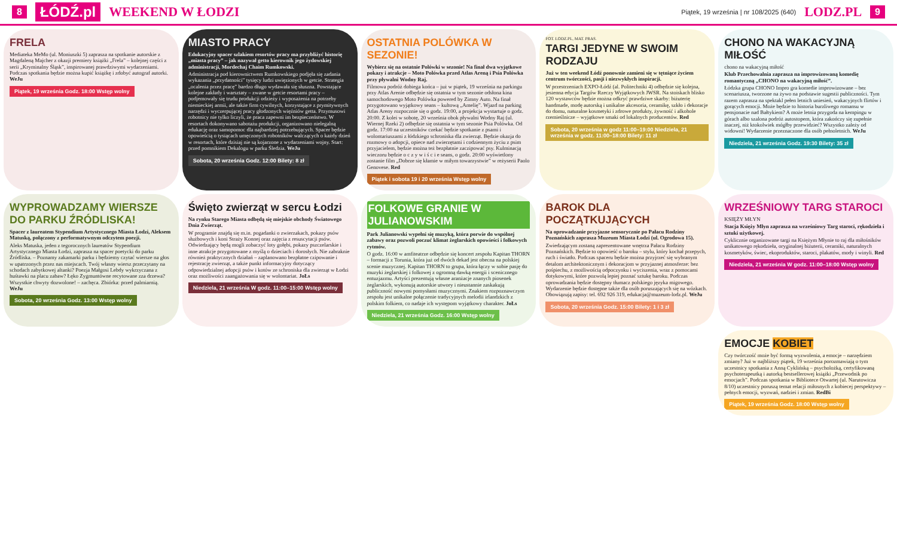8 ŁÓDŹ.pl WEEKEND W ŁODZI Piątek, 19 września | nr 108/2025 (640) LODZ.PL 9
FRELA
Mediateka MeMo (ul. Moniuszki 5) zaprasza na spotkanie autorskie z Magdaleną Majcher z okazji premiery książki „Frela” – kolejnej części z serii „Kryminalny Śląsk”, inspirowanej prawdziwymi wydarzeniami. Podczas spotkania będzie można kupić książkę i zdobyć autograf autorki. WeJu
Piątek, 19 września Godz. 18:00 Wstęp wolny
MIASTO PRACY
Edukacyjny spacer szlakiem resortów pracy ma przybliżyć historię „miasta pracy” – jak nazywał getto kierownik jego żydowskiej administracji, Mordechaj Chaim Rumkowski.
Administracja pod kierownictwem Rumkowskiego podjęła się zadania wykazania „przydatności” tysięcy ludzi uwięzionych w getcie. Strategia „ocalenia przez pracę” bardzo długo wydawała się słuszna. Powstające kolejne zakłady i warsztaty – zwane w getcie resortami pracy – podjemowały się trudu produkcji odzieży i wyposażenia na potrzeby niemieckiej armii, ale także firm cywilnych, korzystające z prymitywnych narzędzi i wyczerpującej pracy głodzonych więźniów getta. Przymusowi robotnicy nie tylko liczyli, że praca zapewni im bezpieczeństwo. W resortach dokonywano sabotażu produkcji, organizowano nielegalną edukację oraz samopomoc dla najbardziej potrzebujących. Spacer będzie opowieścią o tysiącach umęczonych robotników walczących o każdy dzień w resortach, które dzisiaj nie są kojarzone z wydarzeniami wojny. Start: przed pomnikiem Dekalogu w parku Śledzia. WeJu
Sobota, 20 września Godz. 12:00 Bilety: 8 zł
OSTATNIA POLÓWKA W SEZONIE!
Wybierz się na ostatnie Polówki w sezonie! Na finał dwa wyjątkowe pokazy i atrakcje – Moto Polówka przed Atlas Areną i Psia Polówka przy pływalni Wodny Raj.
Filmowa podróż dobiega końca – już w piątek, 19 września na parkingu przy Atlas Arenie odbędzie się ostatnia w tym sezonie odsłona kina samochodowego Moto Polówka powered by Zimny Auto. Na finał przygotowano wyjątkowy seans – kultową „Amelię”. Wjazd na parking Atlas Areny rozpocznie się o godz. 19:00, a projekcja wystartuje o godz. 20:00. Z kolei w sobotę, 20 września obok pływalni Wodny Raj (ul. Wiernej Rzeki 2) odbędzie się ostatnia w tym sezonie Psia Polówka. Od godz. 17:00 na uczestników czekać będzie spotkanie z psami i wolontariuszami z łódzkiego schroniska dla zwierząt. Będzie okazja do rozmowy o adopcji, opiece nad zwierzętami i codziennym życiu z psim przyjacielem, będzie można też bezpłatnie zaczipować psy. Kulminacją wieczoru będzie o c z y w i ś c i e seans, o godz. 20:00 wyświetlony zostanie film „Dobrze się kłamie w miłym towarzystwie” w reżyserii Paolo Genovese. Red
Piątek i sobota 19 i 20 września Wstęp wolny
FOT. LODZ.PL, MAT. PRAS.
TARGI JEDYNE W SWOIM RODZAJU
Już w ten weekend Łódź ponownie zamieni się w tętniące życiem centrum twórczości, pasji i niezwykłych inspiracji.
W przestrzeniach EXPO-Łódź (al. Politechniki 4) odbędzie się kolejna, jesienna edycja Targów Rzeczy Wyjątkowych JWSR. Na stoiskach blisko 120 wystawców będzie można odkryć prawdziwe skarby: biżuterię handmade, modę autorską i unikalne akcesoria, ceramikę, szkło i dekoracje do domu, naturalne kosmetyki i zdrowe produkty, żywność i alkohole rzemieślnicze – wyjątkowe smaki od lokalnych producentów. Red
Sobota, 20 września w godz 11:00–19:00 Niedziela, 21 września w godz. 11:00–18:00 Bilety: 11 zł
CHONO NA WAKACYJNĄ MIŁOŚĆ
chono na wakacyjną miłość
Klub Przechowalnia zaprasza na improwizowaną komedię romantyczną „CHONO na wakacyjną miłość”.
Łódzka grupa CHONO Impro gra komedie improwizowane – bez scenariusza, tworzone na żywo na podstawie sugestii publiczności. Tym razem zaprasza na spektakl pełen letnich uniesień, wakacyjnych flirtów i gorących emocji. Może będzie to historia burzliwego romansu w pensjonacie nad Bałtykiem? A może letnia przygoda na kempingu w górach albo szalona podróż autostopem, która zakończy się zupełnie inaczej, niż ktokolwiek mógłby przewidzieć? Wszystko zależy od widowni! Wydarzenie przeznaczone dla osób pełnoletnich. WeJu
Niedziela, 21 września Godz. 19:30 Bilety: 35 zł
WYPROWADZAMY WIERSZE DO PARKU ŹRÓDLISKA!
Spacer z laureatem Stypendium Artystycznego Miasta Łodzi, Aleksem Matuską, połączony z performatywnym odczytem poezji.
Aleks Matuska, jeden z tegorocznych laureatów Stypendium Artystycznego Miasta Łodzi, zaprasza na spacer poetycki do parku Źródliska. – Poznamy zakamarki parku i będziemy czytać wiersze na głos w upatrzonych przez nas miejscach. Twój własny wiersz przeczytany na schodach zabytkowej altanki? Poezja Małgosi Lebdy wykrzyczana z huśtawki na placu zabaw? Łęko Zygmuntówne recytowane zza drzewa? Wszystkie chwyty dozwolone! – zachęca. Zbiórka: przed palmiarnią. WeJu
Sobota, 20 września Godz. 13:00 Wstęp wolny
Święto zwierząt w sercu Łodzi
Na rynku Starego Miasta odbędą się miejskie obchody Światowego Dnia Zwierząt.
W programie znajdą się m.in. pogadanki o zwierzakach, pokazy psów służbowych i koni Straży Konnej oraz zajęcia z resuscytacji psów. Odwiedzający będą mogli zobaczyć loty gołębi, pokazy pszczelarskie i inne atrakcje przygotowane z myślą o dzieciach i dorosłych. Nie zabraknie również praktycznych działań – zaplanowano bezpłatne czipowanie i rejestrację zwierząt, a także punkt informacyjny dotyczący odpowiedzialnej adopcji psów i kotów ze schroniska dla zwierząt w Łodzi oraz możliwości zaangażowania się w wolontariat. JoŁs
Niedziela, 21 września W godz. 11:00–15:00 Wstęp wolny
FOLKOWE GRANIE W JULIANOWSKIM
Park Julianowski wypełni się muzyką, która porwie do wspólnej zabawy oraz pozwoli poczuć klimat żeglarskich opowieści i folkowych rytmów.
O godz. 16:00 w amfiteatrze odbędzie się koncert zespołu Kapitan THORN – formacji z Torunia, która już od dwóch dekad jest obecna na polskiej scenie muzycznej. Kapitan THORN to grupa, która łączy w sobie pasję do muzyki żeglarskiej i folkowej z ogromną dawką energii i scenicznego entuzjazmu. Artyści prezentują własne aranżacje znanych piosenek żeglarskich, wykonują autorskie utwory i nieustannie zaskakują publiczność nowymi pomysłami muzycznymi. Znakiem rozpoznawczym zespołu jest unikalne połączenie tradycyjnych melodii irlandzkich z polskim folkiem, co nadaje ich występom wyjątkowy charakter. JoŁs
Niedziela, 21 września Godz. 16:00 Wstęp wolny
BAROK DLA POCZĄTKUJĄCYCH
Na oprowadzanie przyjazne sensorycznie po Pałacu Rodziny Poznańskich zaprasza Muzeum Miasta Łodzi (ul. Ogrodowa 15).
Zwiedzającym zostaną zaprezentowane wnętrza Pałacu Rodziny Poznańskich. Będzie to opowieść o baroku – stylu, który kochał przepych, ruch i światło. Podczas spaceru będzie można przyjrzeć się wybranym detalom architektonicznym i dekoracjom w przyjaznej atmosferze: bez pośpiechu, z możliwością odpoczynku i wyciszenia, wraz z pomocami dotykowymi, które pozwolą lepiej poznać sztukę baroku. Podczas oprowadzania będzie dostępny tłumacz polskiego języka migowego. Wydarzenie będzie dostępne także dla osób poruszających się na wózkach. Obowiązują zapisy: tel. 692 926 319, edukacja@muzeum-lodz.pl. WeJu
Sobota, 20 września Godz. 15:00 Bilety: 1 i 3 zł
WRZEŚNIOWY TARG STAROCI
KSIĘŻY MŁYN
Stacja Księży Młyn zaprasza na wrześniowy Targ staroci, rękodzieła i sztuki użytkowej.
Cyklicznie organizowane targi na Księżym Młynie to raj dla miłośników unikatowego rękodzieła, oryginalnej biżuterii, ceramiki, naturalnych kosmetyków, świec, ekoproduktów, staroci, plakatów, mody i winyli. Red
Niedziela, 21 września W godz. 11:00–18:00 Wstęp wolny
EMOCJE KOBIET
Czy twórczość może być formą wyzwolenia, a emocje – narzędziem zmiany? Już w najbliższy piątek, 19 września porozmawiają o tym uczestnicy spotkania z Anną Cyklińską – psycholożką, certyfikowaną psychoterapeutką i autorką bestsellerowej książki „Przewodnik po emocjach”. Podczas spotkania w Bibliotece Otwartej (ul. Narutowicza 8/10) uczestnicy poruszą temat relacji miłosnych z kobiecej perspektywy – pełnych emocji, wyzwań, nadziei i zmian. RedBi
Piątek, 19 września Godz. 18:00 Wstęp wolny